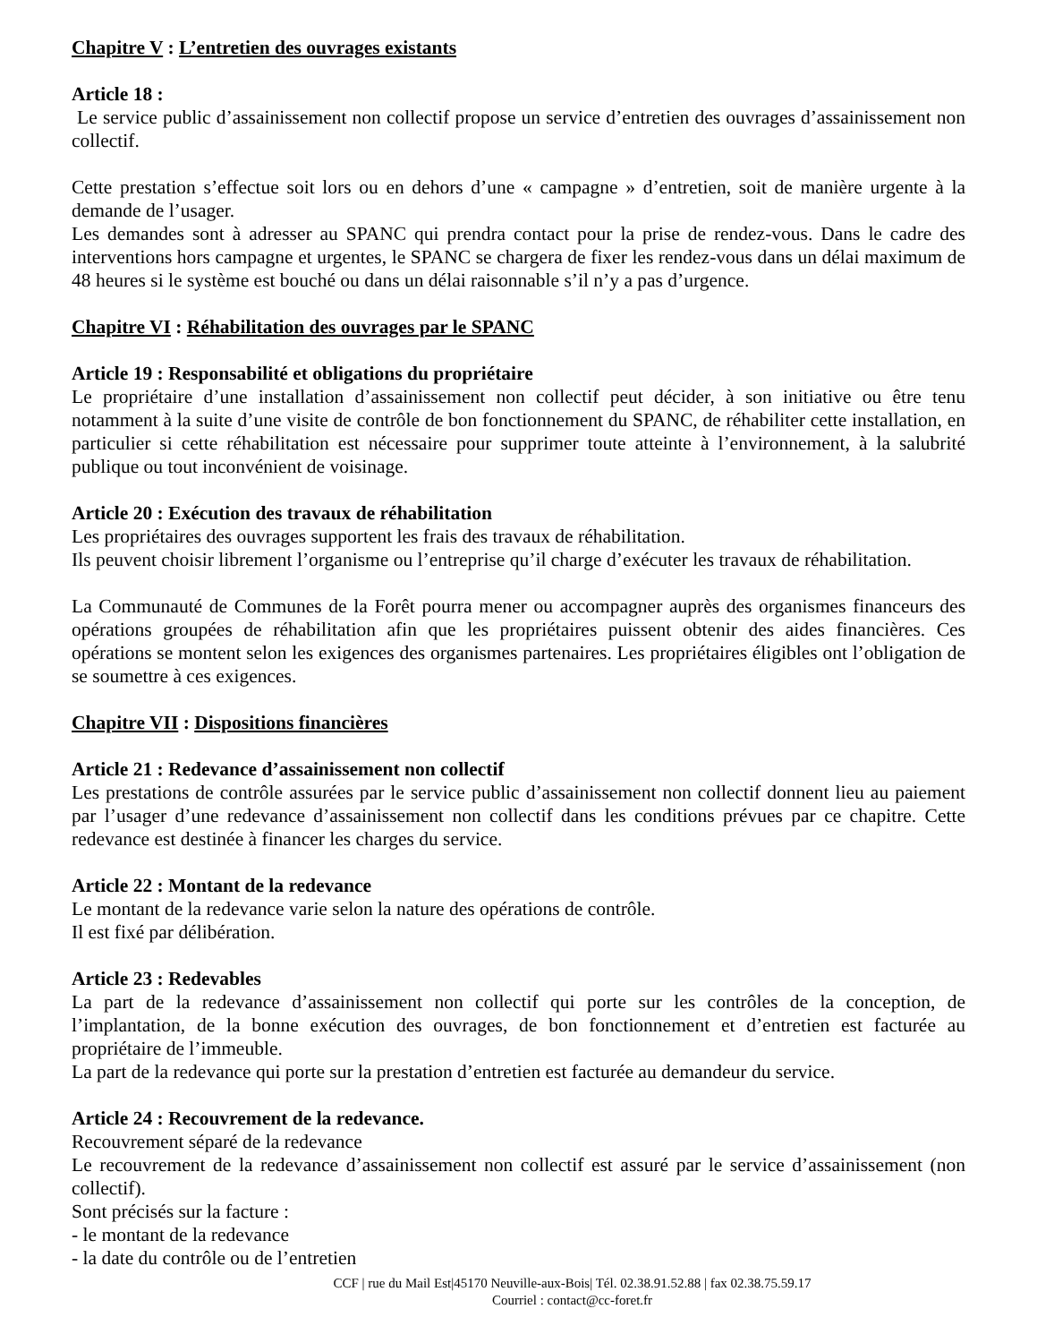Chapitre V : L’entretien des ouvrages existants
Article 18 :
Le service public d’assainissement non collectif propose un service d’entretien des ouvrages d’assainissement non collectif.
Cette prestation s’effectue soit lors ou en dehors d’une « campagne » d’entretien, soit de manière urgente à la demande de l’usager.
Les demandes sont à adresser au SPANC qui prendra contact pour la prise de rendez-vous. Dans le cadre des interventions hors campagne et urgentes, le SPANC se chargera de fixer les rendez-vous dans un délai maximum de 48 heures si le système est bouché ou dans un délai raisonnable s’il n’y a pas d’urgence.
Chapitre VI : Réhabilitation des ouvrages par le SPANC
Article 19 : Responsabilité et obligations du propriétaire
Le propriétaire d’une installation d’assainissement non collectif peut décider, à son initiative ou être tenu notamment à la suite d’une visite de contrôle de bon fonctionnement du SPANC, de réhabiliter cette installation, en particulier si cette réhabilitation est nécessaire pour supprimer toute atteinte à l’environnement, à la salubrité publique ou tout inconvénient de voisinage.
Article 20 : Exécution des travaux de réhabilitation
Les propriétaires des ouvrages supportent les frais des travaux de réhabilitation.
Ils peuvent choisir librement l’organisme ou l’entreprise qu’il charge d’exécuter les travaux de réhabilitation.
La Communauté de Communes de la Forêt pourra mener ou accompagner auprès des organismes financeurs des opérations groupées de réhabilitation afin que les propriétaires puissent obtenir des aides financières. Ces opérations se montent selon les exigences des organismes partenaires. Les propriétaires éligibles ont l’obligation de se soumettre à ces exigences.
Chapitre VII : Dispositions financières
Article 21 : Redevance d’assainissement non collectif
Les prestations de contrôle assurées par le service public d’assainissement non collectif donnent lieu au paiement par l’usager d’une redevance d’assainissement non collectif dans les conditions prévues par ce chapitre. Cette redevance est destinée à financer les charges du service.
Article 22 : Montant de la redevance
Le montant de la redevance varie selon la nature des opérations de contrôle.
Il est fixé par délibération.
Article 23 : Redevables
La part de la redevance d’assainissement non collectif qui porte sur les contrôles de la conception, de l’implantation, de la bonne exécution des ouvrages, de bon fonctionnement et d’entretien est facturée au propriétaire de l’immeuble.
La part de la redevance qui porte sur la prestation d’entretien est facturée au demandeur du service.
Article 24 : Recouvrement de la redevance.
Recouvrement séparé de la redevance
Le recouvrement de la redevance d’assainissement non collectif est assuré par le service d’assainissement (non collectif).
Sont précisés sur la facture :
- le montant de la redevance
- la date du contrôle ou de l’entretien
CCF | rue du Mail Est|45170 Neuville-aux-Bois| Tél. 02.38.91.52.88 | fax 02.38.75.59.17
Courriel : contact@cc-foret.fr